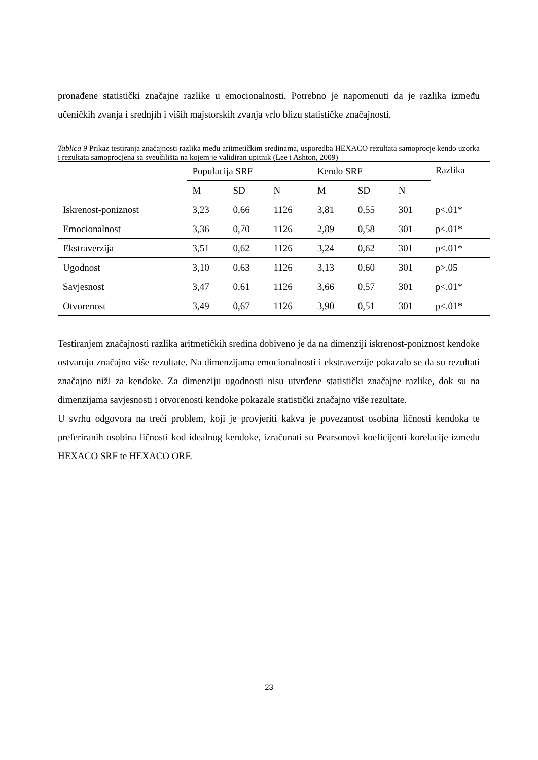pronađene statistički značajne razlike u emocionalnosti. Potrebno je napomenuti da je razlika između učeničkih zvanja i srednjih i viših majstorskih zvanja vrlo blizu statističke značajnosti.
Tablica 9 Prikaz testiranja značajnosti razlika među aritmetičkim sredinama, usporedba HEXACO rezultata samoprocje kendo uzorka i rezultata samoprocjena sa sveučilišta na kojem je validiran upitnik (Lee i Ashton, 2009)
| | Populacija SRF | | | Kendo SRF | | | Razlika |
| --- | --- | --- | --- | --- | --- | --- | --- |
| | M | SD | N | M | SD | N | |
| Iskrenost-poniznost | 3,23 | 0,66 | 1126 | 3,81 | 0,55 | 301 | p<.01* |
| Emocionalnost | 3,36 | 0,70 | 1126 | 2,89 | 0,58 | 301 | p<.01* |
| Ekstraverzija | 3,51 | 0,62 | 1126 | 3,24 | 0,62 | 301 | p<.01* |
| Ugodnost | 3,10 | 0,63 | 1126 | 3,13 | 0,60 | 301 | p>.05 |
| Savjesnost | 3,47 | 0,61 | 1126 | 3,66 | 0,57 | 301 | p<.01* |
| Otvorenost | 3,49 | 0,67 | 1126 | 3,90 | 0,51 | 301 | p<.01* |
Testiranjem značajnosti razlika aritmetičkih sredina dobiveno je da na dimenziji iskrenost-poniznost kendoke ostvaruju značajno više rezultate. Na dimenzijama emocionalnosti i ekstraverzije pokazalo se da su rezultati značajno niži za kendoke. Za dimenziju ugodnosti nisu utvrđene statistički značajne razlike, dok su na dimenzijama savjesnosti i otvorenosti kendoke pokazale statistički značajno više rezultate.
U svrhu odgovora na treći problem, koji je provjeriti kakva je povezanost osobina ličnosti kendoka te preferiranih osobina ličnosti kod idealnog kendoke, izračunati su Pearsonovi koeficijenti korelacije između HEXACO SRF te HEXACO ORF.
23